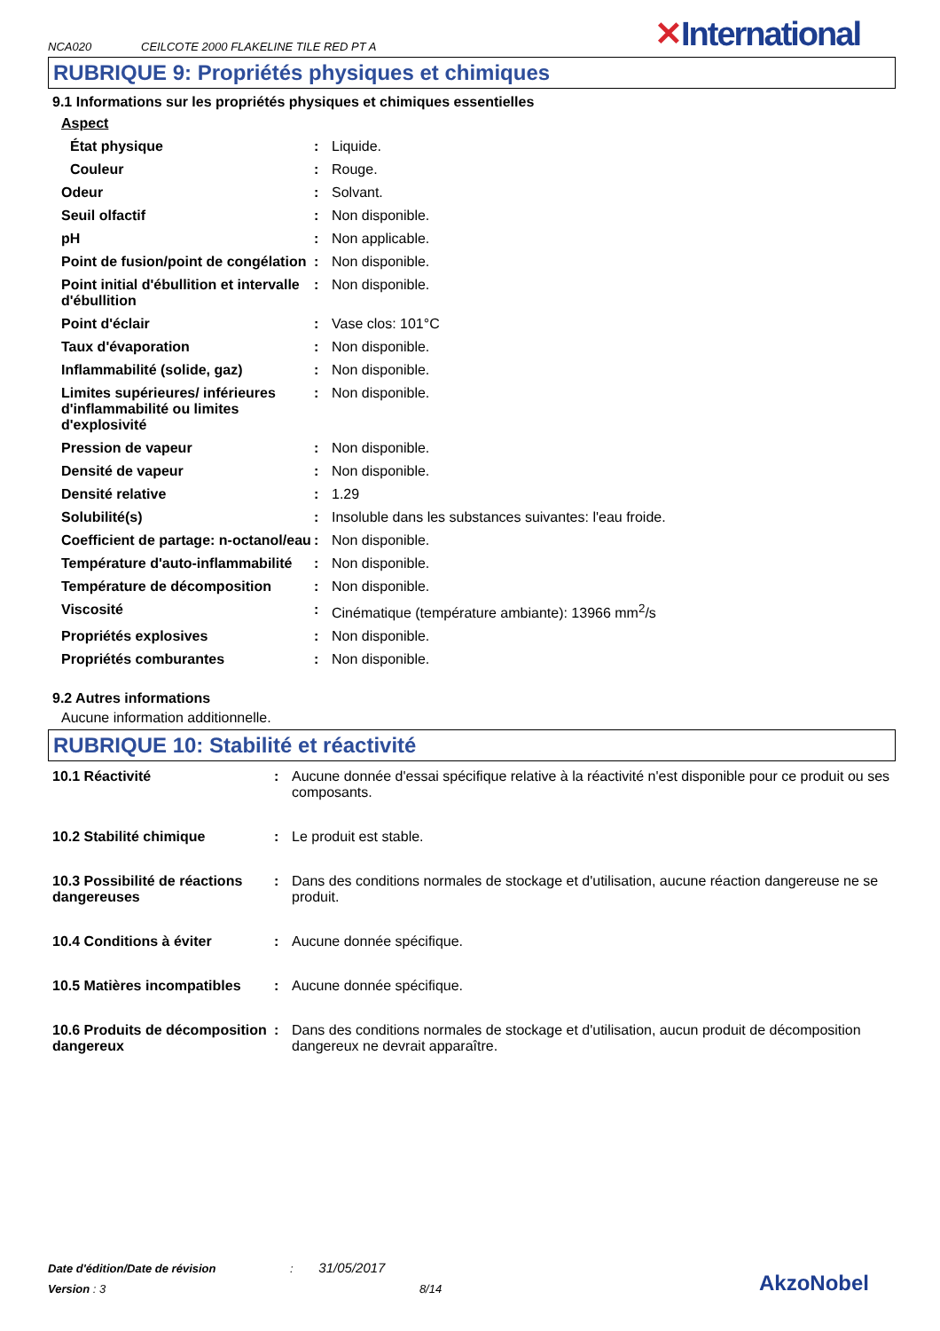NCA020 CEILCOTE 2000 FLAKELINE TILE RED PT A ✕International
RUBRIQUE 9: Propriétés physiques et chimiques
9.1 Informations sur les propriétés physiques et chimiques essentielles
| Aspect | | |
| État physique | : | Liquide. |
| Couleur | : | Rouge. |
| Odeur | : | Solvant. |
| Seuil olfactif | : | Non disponible. |
| pH | : | Non applicable. |
| Point de fusion/point de congélation | : | Non disponible. |
| Point initial d'ébullition et intervalle d'ébullition | : | Non disponible. |
| Point d'éclair | : | Vase clos: 101°C |
| Taux d'évaporation | : | Non disponible. |
| Inflammabilité (solide, gaz) | : | Non disponible. |
| Limites supérieures/ inférieures d'inflammabilité ou limites d'explosivité | : | Non disponible. |
| Pression de vapeur | : | Non disponible. |
| Densité de vapeur | : | Non disponible. |
| Densité relative | : | 1.29 |
| Solubilité(s) | : | Insoluble dans les substances suivantes: l'eau froide. |
| Coefficient de partage: n-octanol/eau | : | Non disponible. |
| Température d'auto-inflammabilité | : | Non disponible. |
| Température de décomposition | : | Non disponible. |
| Viscosité | : | Cinématique (température ambiante): 13966 mm<sup>2</sup>/s |
| Propriétés explosives | : | Non disponible. |
| Propriétés comburantes | : | Non disponible. |
9.2 Autres informations
Aucune information additionnelle.
RUBRIQUE 10: Stabilité et réactivité
| 10.1 Réactivité | : | Aucune donnée d'essai spécifique relative à la réactivité n'est disponible pour ce produit ou ses composants. |
| 10.2 Stabilité chimique | : | Le produit est stable. |
| 10.3 Possibilité de réactions dangereuses | : | Dans des conditions normales de stockage et d'utilisation, aucune réaction dangereuse ne se produit. |
| 10.4 Conditions à éviter | : | Aucune donnée spécifique. |
| 10.5 Matières incompatibles | : | Aucune donnée spécifique. |
| 10.6 Produits de décomposition dangereux | : | Dans des conditions normales de stockage et d'utilisation, aucun produit de décomposition dangereux ne devrait apparaître. |
Date d'édition/Date de révision : 31/05/2017
Version : 3 8/14
AkzoNobel